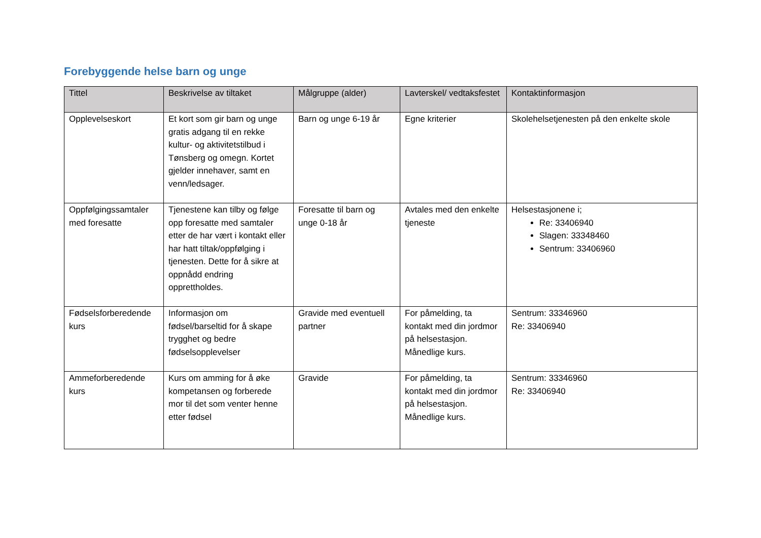Forebyggende helse barn og unge
| Tittel | Beskrivelse av tiltaket | Målgruppe (alder) | Lavterskel/ vedtaksfestet | Kontaktinformasjon |
| --- | --- | --- | --- | --- |
| Opplevelseskort | Et kort som gir barn og unge gratis adgang til en rekke kultur- og aktivitetstilbud i Tønsberg og omegn. Kortet gjelder innehaver, samt en venn/ledsager. | Barn og unge 6-19 år | Egne kriterier | Skolehelsetjenesten på den enkelte skole |
| Oppfølgingssamtaler med foresatte | Tjenestene kan tilby og følge opp foresatte med samtaler etter de har vært i kontakt eller har hatt tiltak/oppfølging i tjenesten. Dette for å sikre at oppnådd endring opprettholdes. | Foresatte til barn og unge 0-18 år | Avtales med den enkelte tjeneste | Helsestasjonene i; Re: 33406940 Slagen: 33348460 Sentrum: 33406960 |
| Fødselsforberedende kurs | Informasjon om fødsel/barseltid for å skape trygghet og bedre fødselsopplevelser | Gravide med eventuell partner | For påmelding, ta kontakt med din jordmor på helsestasjon. Månedlige kurs. | Sentrum: 33346960 Re: 33406940 |
| Ammeforberedende kurs | Kurs om amming for å øke kompetansen og forberede mor til det som venter henne etter fødsel | Gravide | For påmelding, ta kontakt med din jordmor på helsestasjon. Månedlige kurs. | Sentrum: 33346960 Re: 33406940 |